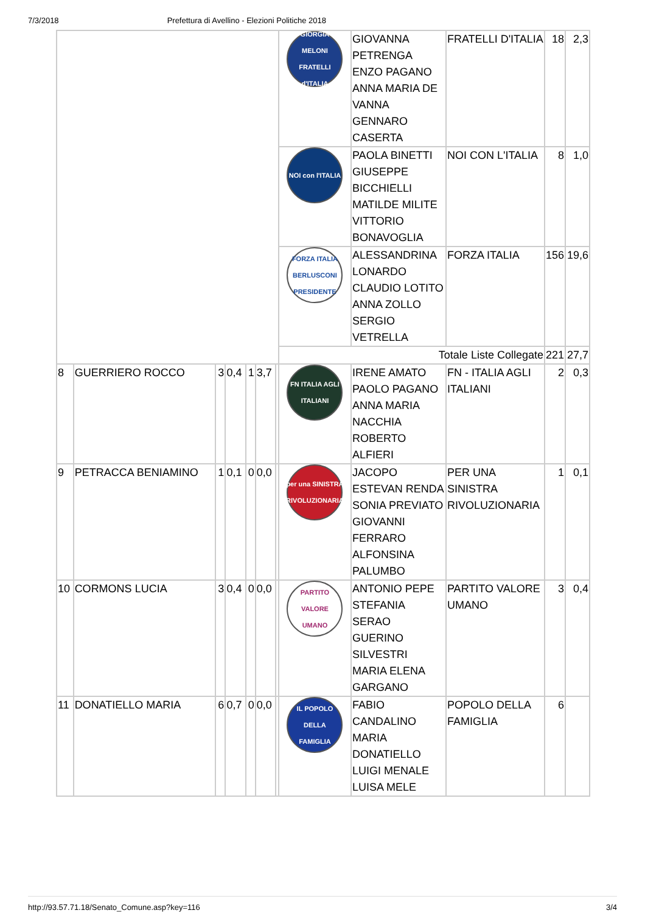7/3/2018 Prefettura di Avellino - Elezioni Politiche 2018
| | | | | | | | GIORGIA MELONI FRATELLI d'ITALIA | GIOVANNA PETRENGA ENZO PAGANO ANNA MARIA DE VANNA GENNARO CASERTA | FRATELLI D'ITALIA | 18 | 2,3 |
| | | | | | | | NOI con l'ITALIA | PAOLA BINETTI GIUSEPPE BICCHIELLI MATILDE MILITE VITTORIO BONAVOGLIA | NOI CON L'ITALIA | 8 | 1,0 |
| | | | | | | | FORZA ITALIA BERLUSCONI PRESIDENTE | ALESSANDRINA LONARDO CLAUDIO LOTITO ANNA ZOLLO SERGIO VETRELLA | FORZA ITALIA | 156 | 19,6 |
| | | | | | | | Totale Liste Collegate | | | 221 | 27,7 |
| 8 | GUERRIERO ROCCO | 3 | 0,4 | 1 | 3,7 | | FN ITALIA AGLI ITALIANI | IRENE AMATO PAOLO PAGANO ANNA MARIA NACCHIA ROBERTO ALFIERI | FN - ITALIA AGLI ITALIANI | 2 | 0,3 |
| 9 | PETRACCA BENIAMINO | 1 | 0,1 | 0 | 0,0 | | per una SINISTRA RIVOLUZIONARIA | JACOPO ESTEVAN RENDA SONIA PREVIATO GIOVANNI FERRARO ALFONSINA PALUMBO | PER UNA SINISTRA RIVOLUZIONARIA | 1 | 0,1 |
| 10 | CORMONS LUCIA | 3 | 0,4 | 0 | 0,0 | | PARTITO VALORE UMANO | ANTONIO PEPE STEFANIA SERAO GUERINO SILVESTRI MARIA ELENA GARGANO | PARTITO VALORE UMANO | 3 | 0,4 |
| 11 | DONATIELLO MARIA | 6 | 0,7 | 0 | 0,0 | | IL POPOLO DELLA FAMIGLIA | FABIO CANDALINO MARIA DONATIELLO LUIGI MENALE LUISA MELE | POPOLO DELLA FAMIGLIA | 6 | |
http://93.57.71.18/Senato_Comune.asp?key=116 3/4